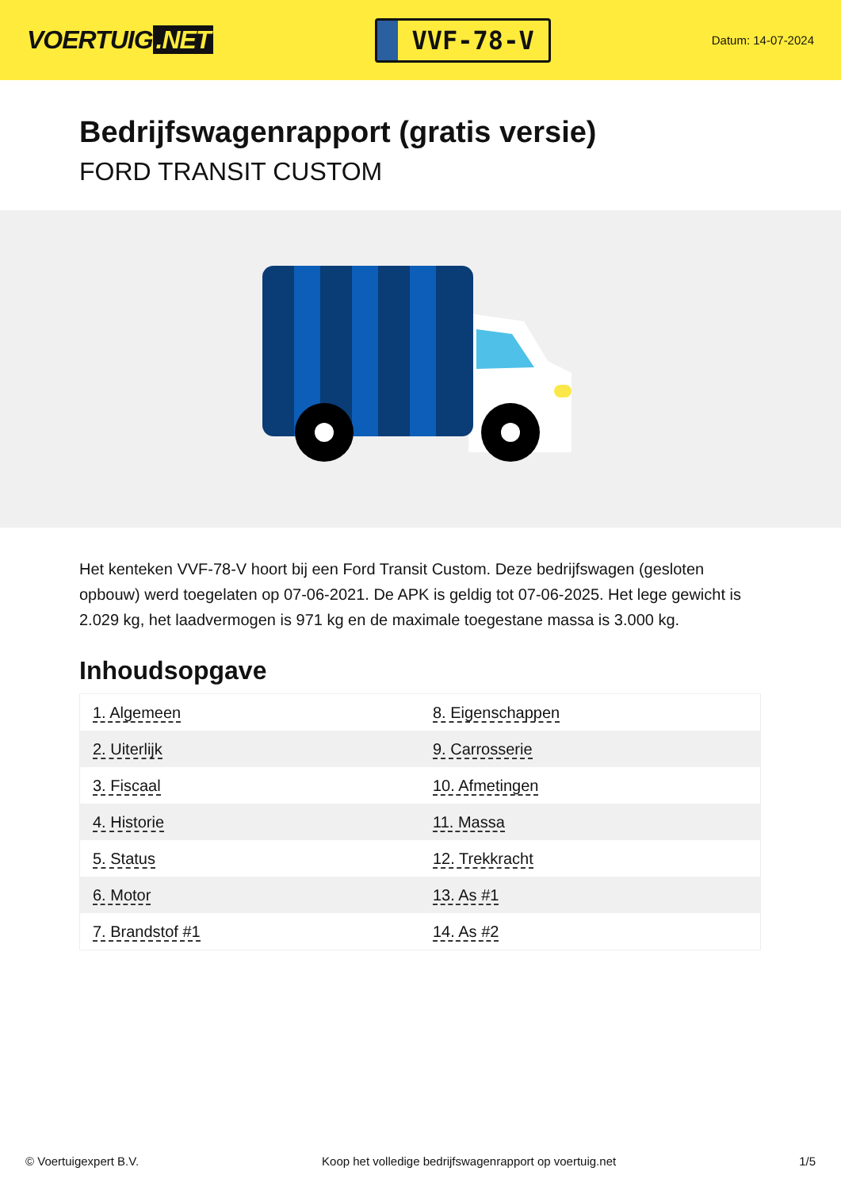VOERTUIG.NET
VVF-78-V
Datum: 14-07-2024
Bedrijfswagenrapport (gratis versie)
FORD TRANSIT CUSTOM
Het kenteken VVF-78-V hoort bij een Ford Transit Custom. Deze bedrijfswagen (gesloten opbouw) werd toegelaten op 07-06-2021. De APK is geldig tot 07-06-2025. Het lege gewicht is 2.029 kg, het laadvermogen is 971 kg en de maximale toegestane massa is 3.000 kg.
Inhoudsopgave
| 1. Algemeen | 8. Eigenschappen |
| 2. Uiterlijk | 9. Carrosserie |
| 3. Fiscaal | 10. Afmetingen |
| 4. Historie | 11. Massa |
| 5. Status | 12. Trekkracht |
| 6. Motor | 13. As #1 |
| 7. Brandstof #1 | 14. As #2 |
© Voertuigexpert B.V. Koop het volledige bedrijfswagenrapport op voertuig.net 1/5